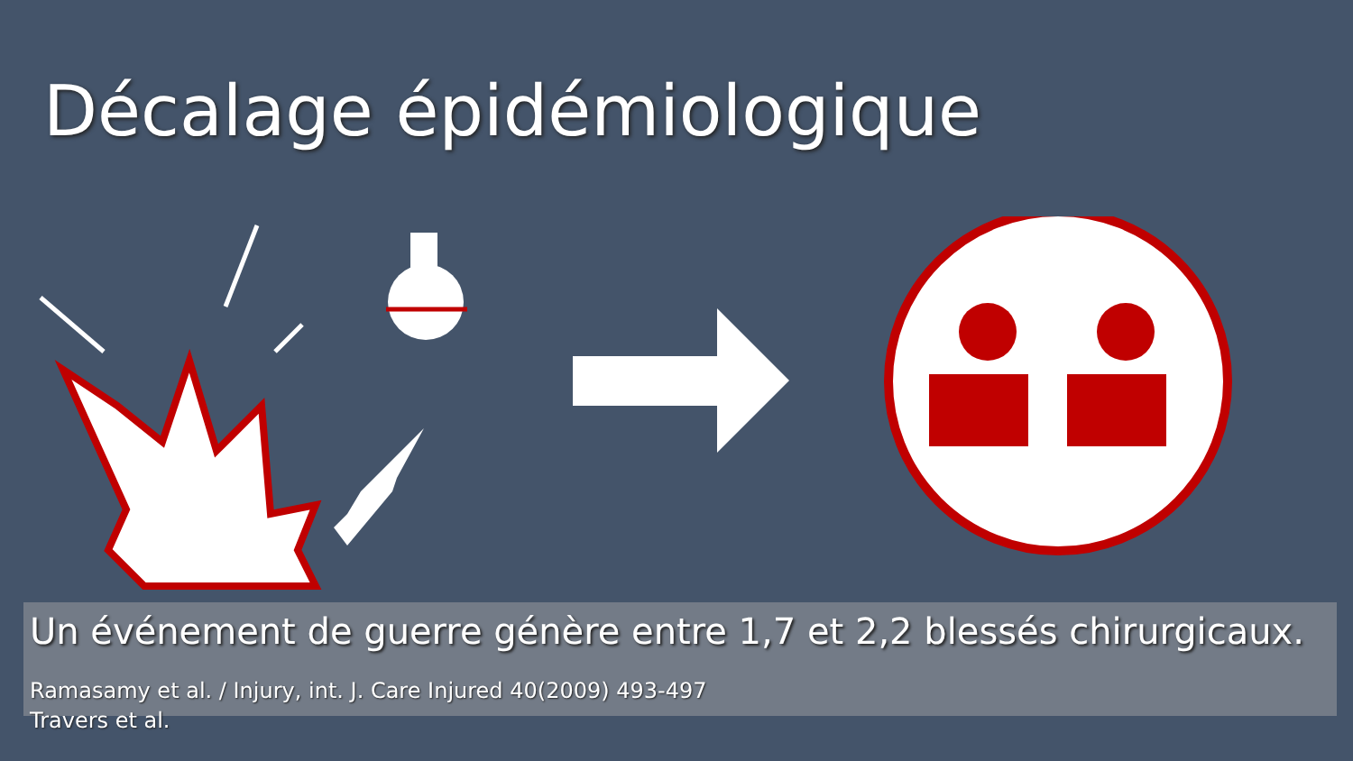Décalage épidémiologique
Un événement de guerre génère entre 1,7 et 2,2 blessés chirurgicaux.
Ramasamy et al. / Injury, int. J. Care Injured 40(2009) 493-497
Travers et al.